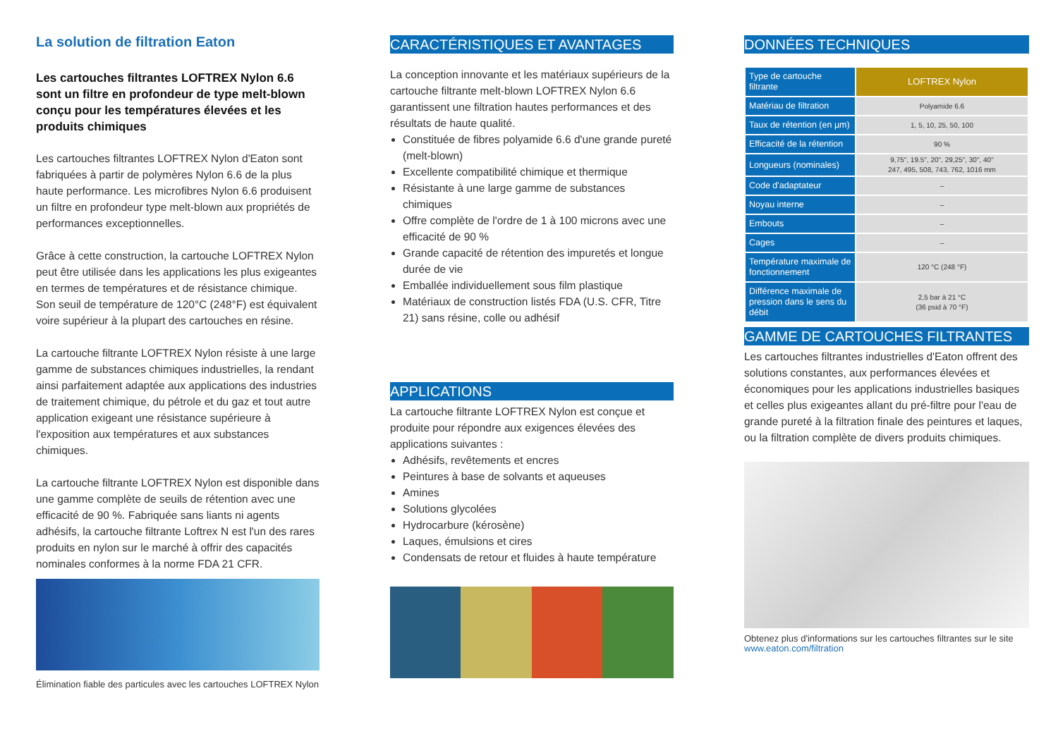La solution de filtration Eaton
Les cartouches filtrantes LOFTREX Nylon 6.6 sont un filtre en profondeur de type melt-blown conçu pour les températures élevées et les produits chimiques
Les cartouches filtrantes LOFTREX Nylon d'Eaton sont fabriquées à partir de polymères Nylon 6.6 de la plus haute performance. Les microfibres Nylon 6.6 produisent un filtre en profondeur type melt-blown aux propriétés de performances exceptionnelles.
Grâce à cette construction, la cartouche LOFTREX Nylon peut être utilisée dans les applications les plus exigeantes en termes de températures et de résistance chimique. Son seuil de température de 120°C (248°F) est équivalent voire supérieur à la plupart des cartouches en résine.
La cartouche filtrante LOFTREX Nylon résiste à une large gamme de substances chimiques industrielles, la rendant ainsi parfaitement adaptée aux applications des industries de traitement chimique, du pétrole et du gaz et tout autre application exigeant une résistance supérieure à l'exposition aux températures et aux substances chimiques.
La cartouche filtrante LOFTREX Nylon est disponible dans une gamme complète de seuils de rétention avec une efficacité de 90 %. Fabriquée sans liants ni agents adhésifs, la cartouche filtrante Loftrex N est l'un des rares produits en nylon sur le marché à offrir des capacités nominales conformes à la norme FDA 21 CFR.
Élimination fiable des particules avec les cartouches LOFTREX Nylon
CARACTÉRISTIQUES ET AVANTAGES
La conception innovante et les matériaux supérieurs de la cartouche filtrante melt-blown LOFTREX Nylon 6.6 garantissent une filtration hautes performances et des résultats de haute qualité.
Constituée de fibres polyamide 6.6 d'une grande pureté (melt-blown)
Excellente compatibilité chimique et thermique
Résistante à une large gamme de substances chimiques
Offre complète de l'ordre de 1 à 100 microns avec une efficacité de 90 %
Grande capacité de rétention des impuretés et longue durée de vie
Emballée individuellement sous film plastique
Matériaux de construction listés FDA (U.S. CFR, Titre 21) sans résine, colle ou adhésif
APPLICATIONS
La cartouche filtrante LOFTREX Nylon est conçue et produite pour répondre aux exigences élevées des applications suivantes :
Adhésifs, revêtements et encres
Peintures à base de solvants et aqueuses
Amines
Solutions glycolées
Hydrocarbure (kérosène)
Laques, émulsions et cires
Condensats de retour et fluides à haute température
DONNÉES TECHNIQUES
| Type de cartouche filtrante | LOFTREX Nylon |
| Matériau de filtration | Polyamide 6.6 |
| Taux de rétention (en µm) | 1, 5, 10, 25, 50, 100 |
| Efficacité de la rétention | 90 % |
| Longueurs (nominales) | 9,75", 19.5", 20", 29,25", 30", 40" 247, 495, 508, 743, 762, 1016 mm |
| Code d'adaptateur | – |
| Noyau interne | – |
| Embouts | – |
| Cages | – |
| Température maximale de fonctionnement | 120 °C (248 °F) |
| Différence maximale de pression dans le sens du débit | 2,5 bar à 21 °C (36 psid à 70 °F) |
GAMME DE CARTOUCHES FILTRANTES
Les cartouches filtrantes industrielles d'Eaton offrent des solutions constantes, aux performances élevées et économiques pour les applications industrielles basiques et celles plus exigeantes allant du pré-filtre pour l'eau de grande pureté à la filtration finale des peintures et laques, ou la filtration complète de divers produits chimiques.
Obtenez plus d'informations sur les cartouches filtrantes sur le site
www.eaton.com/filtration